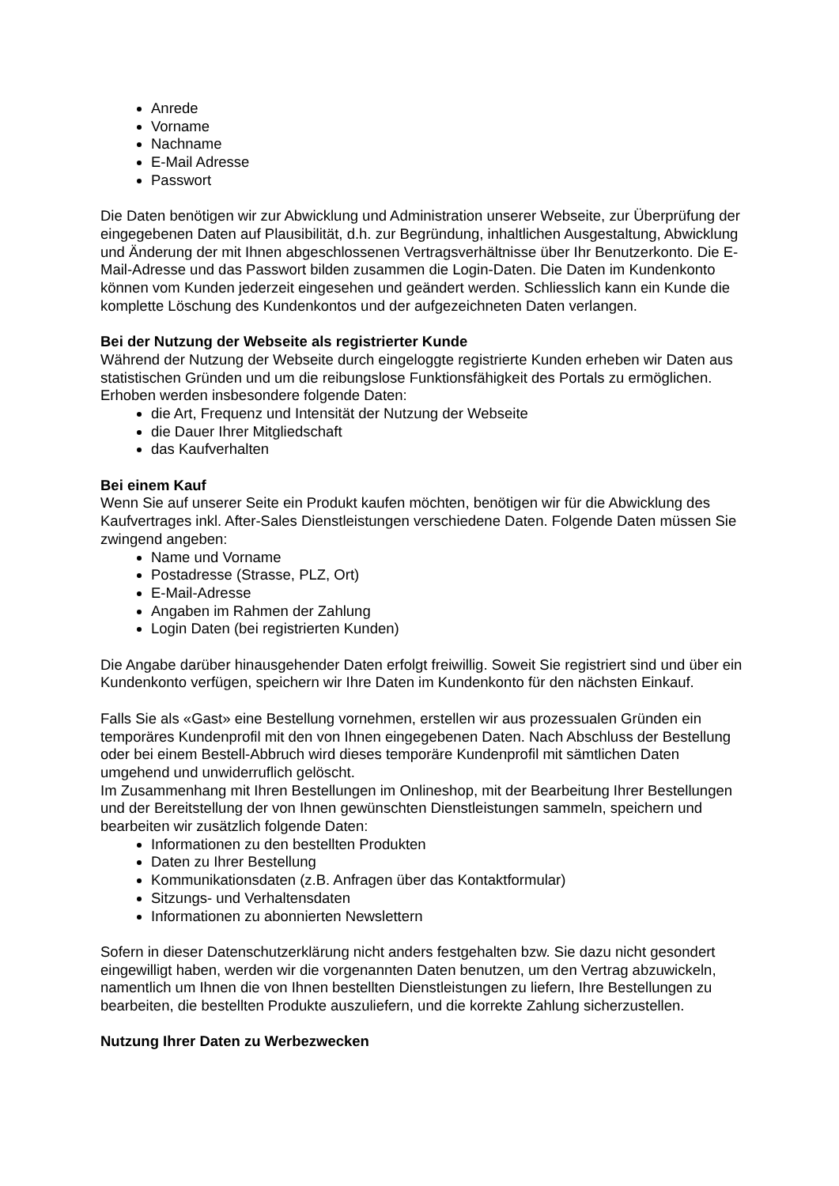Anrede
Vorname
Nachname
E-Mail Adresse
Passwort
Die Daten benötigen wir zur Abwicklung und Administration unserer Webseite, zur Überprüfung der eingegebenen Daten auf Plausibilität, d.h. zur Begründung, inhaltlichen Ausgestaltung, Abwicklung und Änderung der mit Ihnen abgeschlossenen Vertragsverhältnisse über Ihr Benutzerkonto. Die E-Mail-Adresse und das Passwort bilden zusammen die Login-Daten. Die Daten im Kundenkonto können vom Kunden jederzeit eingesehen und geändert werden. Schliesslich kann ein Kunde die komplette Löschung des Kundenkontos und der aufgezeichneten Daten verlangen.
Bei der Nutzung der Webseite als registrierter Kunde
Während der Nutzung der Webseite durch eingeloggte registrierte Kunden erheben wir Daten aus statistischen Gründen und um die reibungslose Funktionsfähigkeit des Portals zu ermöglichen. Erhoben werden insbesondere folgende Daten:
die Art, Frequenz und Intensität der Nutzung der Webseite
die Dauer Ihrer Mitgliedschaft
das Kaufverhalten
Bei einem Kauf
Wenn Sie auf unserer Seite ein Produkt kaufen möchten, benötigen wir für die Abwicklung des Kaufvertrages inkl. After-Sales Dienstleistungen verschiedene Daten. Folgende Daten müssen Sie zwingend angeben:
Name und Vorname
Postadresse (Strasse, PLZ, Ort)
E-Mail-Adresse
Angaben im Rahmen der Zahlung
Login Daten (bei registrierten Kunden)
Die Angabe darüber hinausgehender Daten erfolgt freiwillig. Soweit Sie registriert sind und über ein Kundenkonto verfügen, speichern wir Ihre Daten im Kundenkonto für den nächsten Einkauf.
Falls Sie als «Gast» eine Bestellung vornehmen, erstellen wir aus prozessualen Gründen ein temporäres Kundenprofil mit den von Ihnen eingegebenen Daten. Nach Abschluss der Bestellung oder bei einem Bestell-Abbruch wird dieses temporäre Kundenprofil mit sämtlichen Daten umgehend und unwiderruflich gelöscht.
Im Zusammenhang mit Ihren Bestellungen im Onlineshop, mit der Bearbeitung Ihrer Bestellungen und der Bereitstellung der von Ihnen gewünschten Dienstleistungen sammeln, speichern und bearbeiten wir zusätzlich folgende Daten:
Informationen zu den bestellten Produkten
Daten zu Ihrer Bestellung
Kommunikationsdaten (z.B. Anfragen über das Kontaktformular)
Sitzungs- und Verhaltensdaten
Informationen zu abonnierten Newslettern
Sofern in dieser Datenschutzerklärung nicht anders festgehalten bzw. Sie dazu nicht gesondert eingewilligt haben, werden wir die vorgenannten Daten benutzen, um den Vertrag abzuwickeln, namentlich um Ihnen die von Ihnen bestellten Dienstleistungen zu liefern, Ihre Bestellungen zu bearbeiten, die bestellten Produkte auszuliefern, und die korrekte Zahlung sicherzustellen.
Nutzung Ihrer Daten zu Werbezwecken